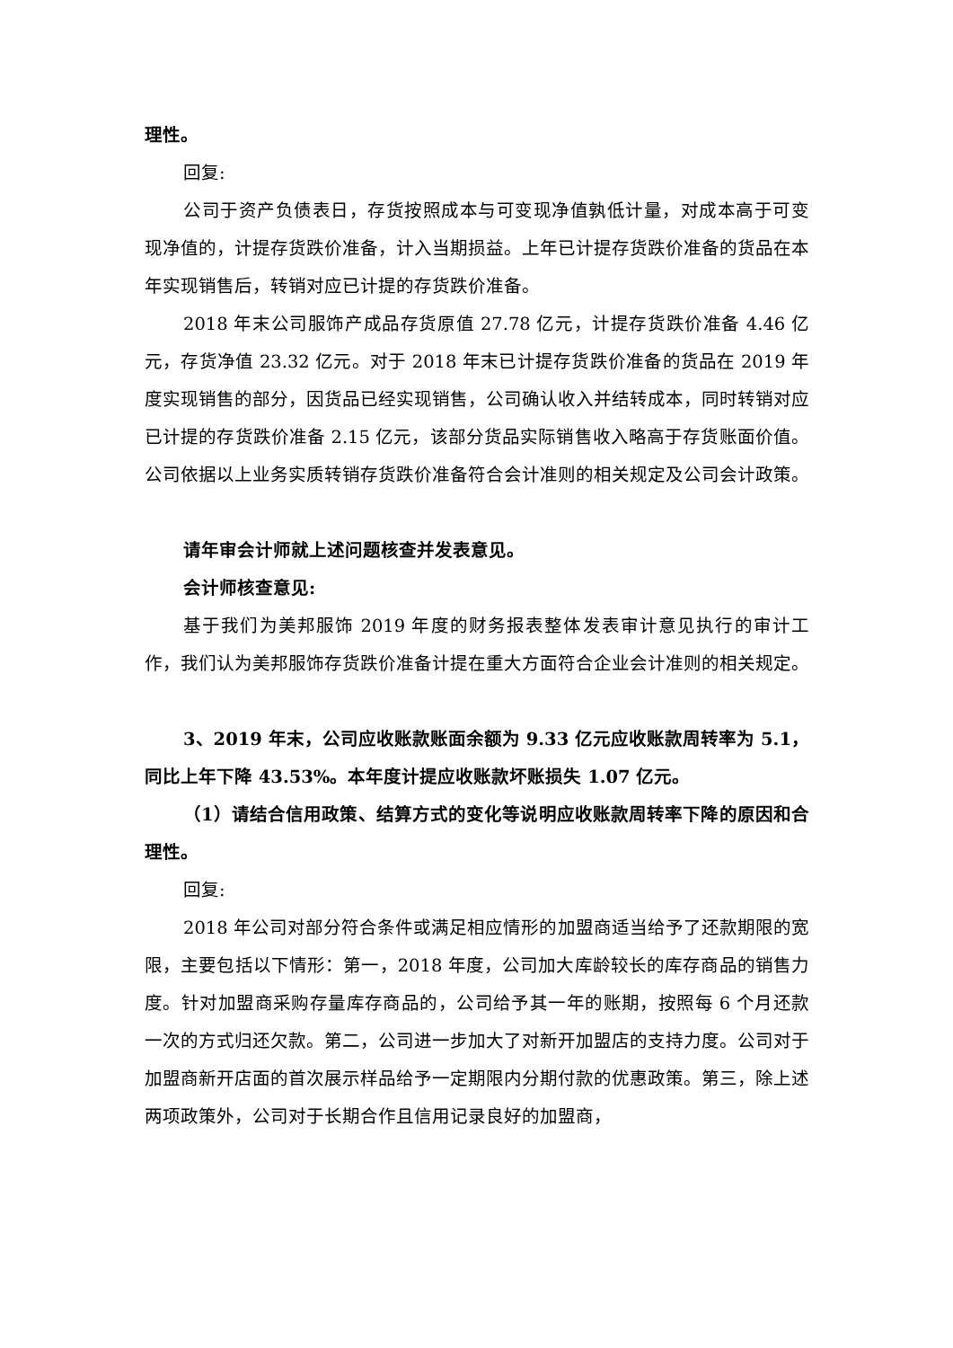理性。
回复:
公司于资产负债表日，存货按照成本与可变现净值孰低计量，对成本高于可变现净值的，计提存货跌价准备，计入当期损益。上年已计提存货跌价准备的货品在本年实现销售后，转销对应已计提的存货跌价准备。
2018 年末公司服饰产成品存货原值 27.78 亿元，计提存货跌价准备 4.46 亿元，存货净值 23.32 亿元。对于 2018 年末已计提存货跌价准备的货品在 2019 年度实现销售的部分，因货品已经实现销售，公司确认收入并结转成本，同时转销对应已计提的存货跌价准备 2.15 亿元，该部分货品实际销售收入略高于存货账面价值。公司依据以上业务实质转销存货跌价准备符合会计准则的相关规定及公司会计政策。
请年审会计师就上述问题核查并发表意见。
会计师核查意见:
基于我们为美邦服饰 2019 年度的财务报表整体发表审计意见执行的审计工作，我们认为美邦服饰存货跌价准备计提在重大方面符合企业会计准则的相关规定。
3、2019 年末，公司应收账款账面余额为 9.33 亿元应收账款周转率为 5.1，同比上年下降 43.53%。本年度计提应收账款坏账损失 1.07 亿元。
（1）请结合信用政策、结算方式的变化等说明应收账款周转率下降的原因和合理性。
回复:
2018 年公司对部分符合条件或满足相应情形的加盟商适当给予了还款期限的宽限，主要包括以下情形：第一，2018 年度，公司加大库龄较长的库存商品的销售力度。针对加盟商采购存量库存商品的，公司给予其一年的账期，按照每 6 个月还款一次的方式归还欠款。第二，公司进一步加大了对新开加盟店的支持力度。公司对于加盟商新开店面的首次展示样品给予一定期限内分期付款的优惠政策。第三，除上述两项政策外，公司对于长期合作且信用记录良好的加盟商，